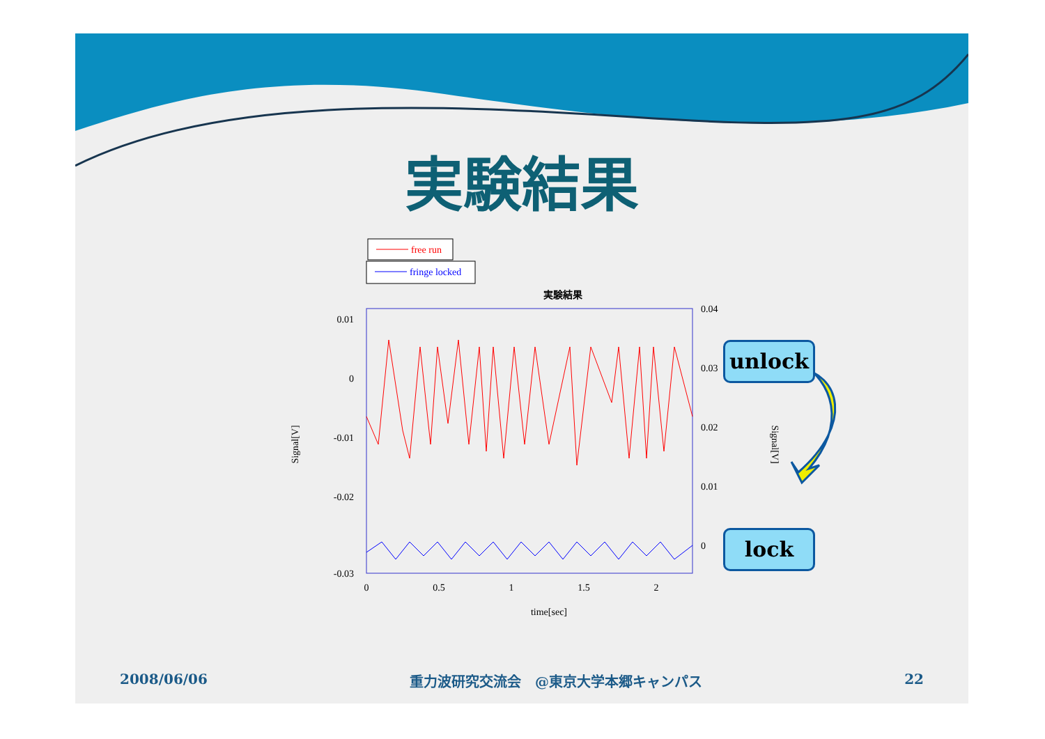実験結果
free run
fringe locked
実験結果
0.01
0
-0.01
-0.02
-0.03
0.04
0.03
0.02
0.01
0
0
0.5
1
1.5
2
time[sec]
Signal[V]
Signal[V]
unlock
lock
2008/06/06 重力波研究交流会　@東京大学本郷キャンパス 22